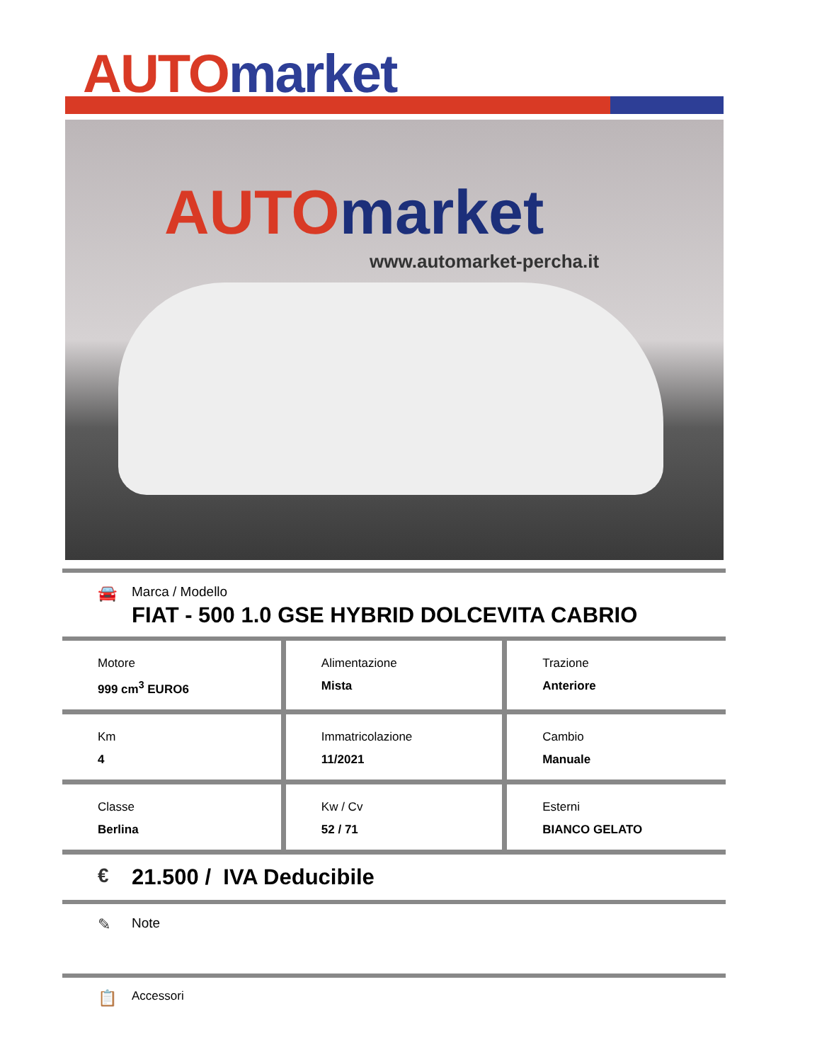AUTO market
AUTO market
www.automarket-percha.it
🚘
Marca / Modello
FIAT - 500 1.0 GSE HYBRID DOLCEVITA CABRIO
| Motore 999 cm<sup>3</sup> EURO6 | Alimentazione Mista | Trazione Anteriore |
| Km 4 | Immatricolazione 11/2021 | Cambio Manuale |
| Classe Berlina | Kw / Cv 52 / 71 | Esterni BIANCO GELATO |
€ 21.500 / IVA Deducibile
✎
Note
📋
Accessori